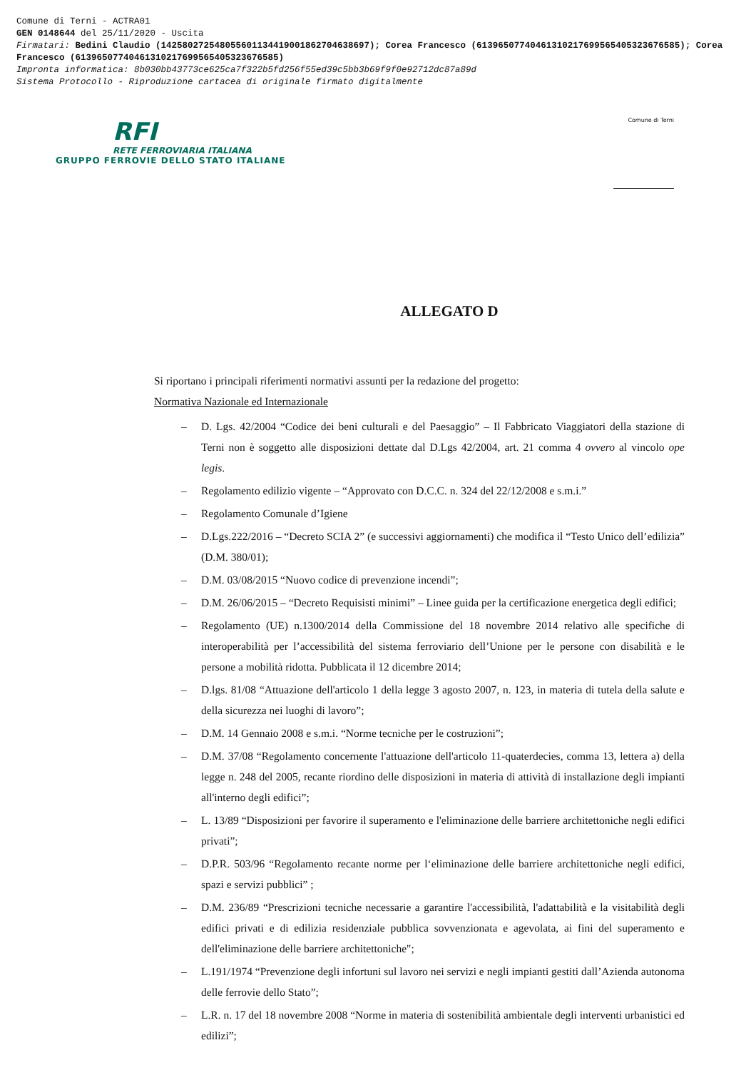Comune di Terni - ACTRA01
GEN 0148644 del 25/11/2020 - Uscita
Firmatari: Bedini Claudio (142580272548055601134419001862704638697); Corea Francesco (61396507740461310217699565405323676585); Corea Francesco (61396507740461310217699565405323676585)
Impronta informatica: 8b030bb43773ce625ca7f322b5fd256f55ed39c5bb3b69f9f0e92712dc87a89d
Sistema Protocollo - Riproduzione cartacea di originale firmato digitalmente
RFI
RETE FERROVIARIA ITALIANA
GRUPPO FERROVIE DELLO STATO ITALIANE
Comune di Terni
ALLEGATO D
Si riportano i principali riferimenti normativi assunti per la redazione del progetto:
Normativa Nazionale ed Internazionale
– D. Lgs. 42/2004 “Codice dei beni culturali e del Paesaggio” – Il Fabbricato Viaggiatori della stazione di Terni non è soggetto alle disposizioni dettate dal D.Lgs 42/2004, art. 21 comma 4 ovvero al vincolo ope legis.
– Regolamento edilizio vigente – “Approvato con D.C.C. n. 324 del 22/12/2008 e s.m.i.”
– Regolamento Comunale d’Igiene
– D.Lgs.222/2016 – “Decreto SCIA 2” (e successivi aggiornamenti) che modifica il “Testo Unico dell’edilizia” (D.M. 380/01);
– D.M. 03/08/2015 “Nuovo codice di prevenzione incendi”;
– D.M. 26/06/2015 – “Decreto Requisisti minimi” – Linee guida per la certificazione energetica degli edifici;
– Regolamento (UE) n.1300/2014 della Commissione del 18 novembre 2014 relativo alle specifiche di interoperabilità per l’accessibilità del sistema ferroviario dell’Unione per le persone con disabilità e le persone a mobilità ridotta. Pubblicata il 12 dicembre 2014;
– D.lgs. 81/08 “Attuazione dell'articolo 1 della legge 3 agosto 2007, n. 123, in materia di tutela della salute e della sicurezza nei luoghi di lavoro”;
– D.M. 14 Gennaio 2008 e s.m.i. “Norme tecniche per le costruzioni”;
– D.M. 37/08 “Regolamento concernente l'attuazione dell'articolo 11-quaterdecies, comma 13, lettera a) della legge n. 248 del 2005, recante riordino delle disposizioni in materia di attività di installazione degli impianti all'interno degli edifici”;
– L. 13/89 “Disposizioni per favorire il superamento e l'eliminazione delle barriere architettoniche negli edifici privati”;
– D.P.R. 503/96 “Regolamento recante norme per l‘eliminazione delle barriere architettoniche negli edifici, spazi e servizi pubblici” ;
– D.M. 236/89 “Prescrizioni tecniche necessarie a garantire l'accessibilità, l'adattabilità e la visitabilità degli edifici privati e di edilizia residenziale pubblica sovvenzionata e agevolata, ai fini del superamento e dell'eliminazione delle barriere architettoniche";
– L.191/1974 “Prevenzione degli infortuni sul lavoro nei servizi e negli impianti gestiti dall’Azienda autonoma delle ferrovie dello Stato”;
– L.R. n. 17 del 18 novembre 2008 “Norme in materia di sostenibilità ambientale degli interventi urbanistici ed edilizi”;